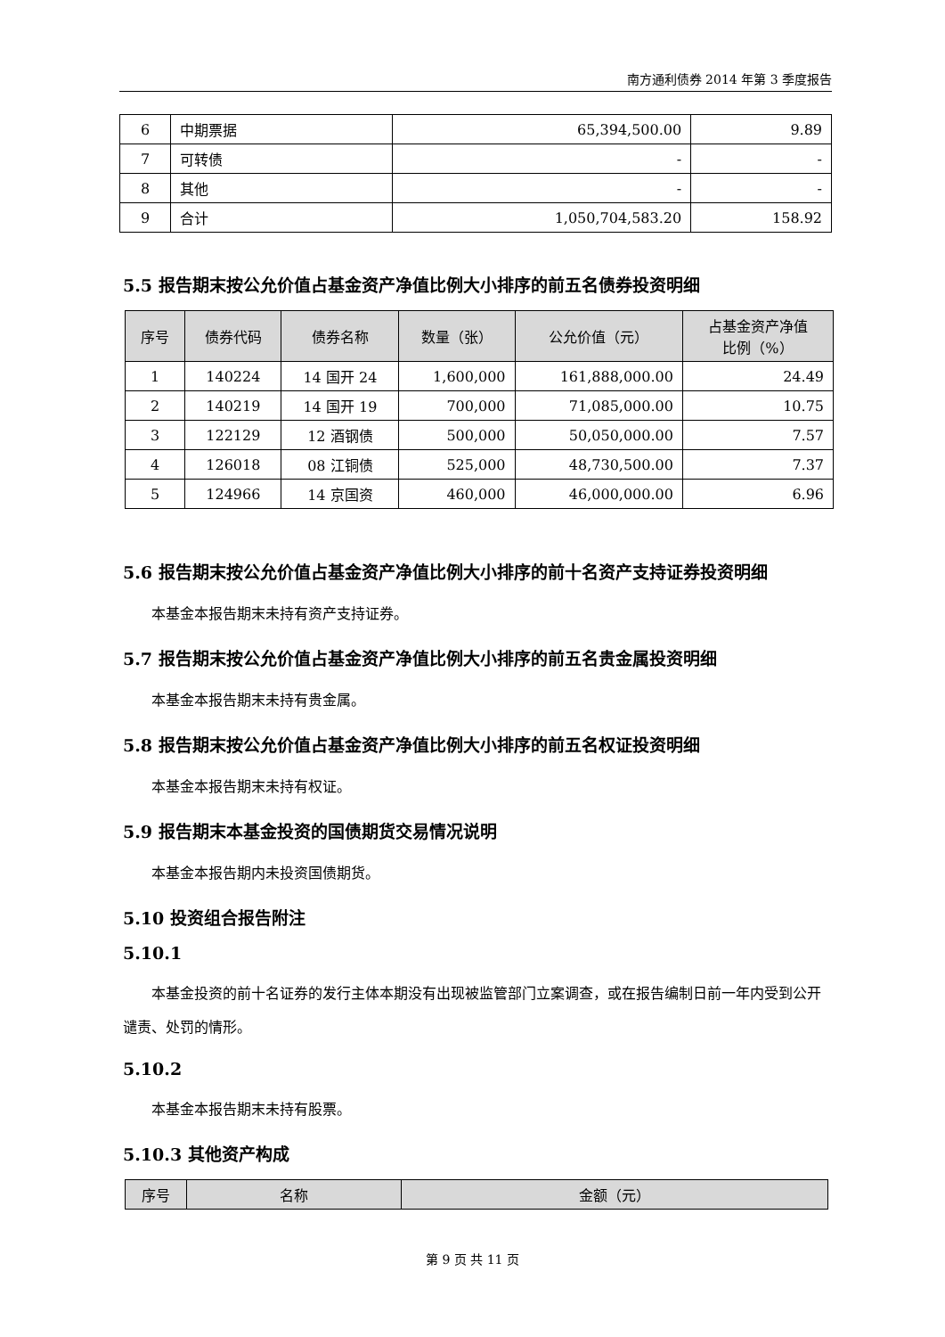南方通利债券 2014 年第 3 季度报告
| 6 | 中期票据 | 65,394,500.00 | 9.89 |
| 7 | 可转债 | - | - |
| 8 | 其他 | - | - |
| 9 | 合计 | 1,050,704,583.20 | 158.92 |
5.5 报告期末按公允价值占基金资产净值比例大小排序的前五名债券投资明细
| 序号 | 债券代码 | 债券名称 | 数量（张） | 公允价值（元） | 占基金资产净值 比例（%） |
| --- | --- | --- | --- | --- | --- |
| 1 | 140224 | 14 国开 24 | 1,600,000 | 161,888,000.00 | 24.49 |
| 2 | 140219 | 14 国开 19 | 700,000 | 71,085,000.00 | 10.75 |
| 3 | 122129 | 12 酒钢债 | 500,000 | 50,050,000.00 | 7.57 |
| 4 | 126018 | 08 江铜债 | 525,000 | 48,730,500.00 | 7.37 |
| 5 | 124966 | 14 京国资 | 460,000 | 46,000,000.00 | 6.96 |
5.6 报告期末按公允价值占基金资产净值比例大小排序的前十名资产支持证券投资明细
本基金本报告期末未持有资产支持证券。
5.7 报告期末按公允价值占基金资产净值比例大小排序的前五名贵金属投资明细
本基金本报告期末未持有贵金属。
5.8 报告期末按公允价值占基金资产净值比例大小排序的前五名权证投资明细
本基金本报告期末未持有权证。
5.9 报告期末本基金投资的国债期货交易情况说明
本基金本报告期内未投资国债期货。
5.10 投资组合报告附注
5.10.1
本基金投资的前十名证券的发行主体本期没有出现被监管部门立案调查，或在报告编制日前一年内受到公开谴责、处罚的情形。
5.10.2
本基金本报告期末未持有股票。
5.10.3 其他资产构成
| 序号 | 名称 | 金额（元） |
| --- | --- | --- |
第 9 页 共 11 页